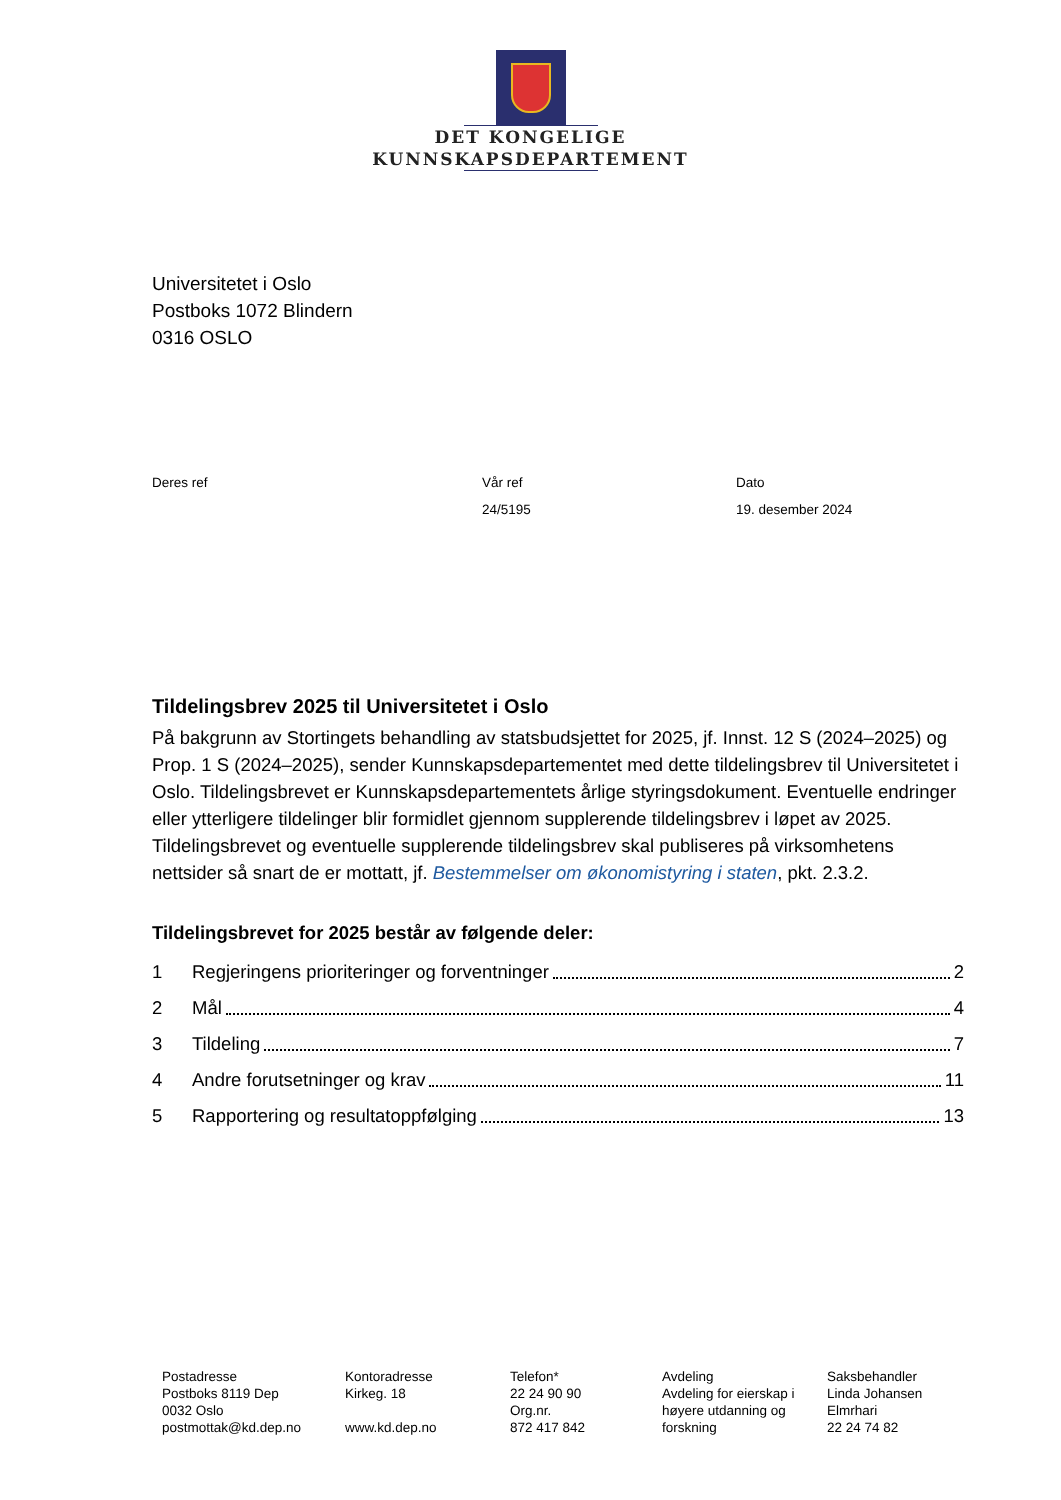DET KONGELIGE
KUNNSKAPSDEPARTEMENT
Universitetet i Oslo
Postboks 1072 Blindern
0316 OSLO
Deres ref Vår ref
24/5195
Dato
19. desember 2024
Tildelingsbrev 2025 til Universitetet i Oslo
På bakgrunn av Stortingets behandling av statsbudsjettet for 2025, jf. Innst. 12 S (2024–2025) og Prop. 1 S (2024–2025), sender Kunnskapsdepartementet med dette tildelingsbrev til Universitetet i Oslo. Tildelingsbrevet er Kunnskapsdepartementets årlige styringsdokument. Eventuelle endringer eller ytterligere tildelinger blir formidlet gjennom supplerende tildelingsbrev i løpet av 2025. Tildelingsbrevet og eventuelle supplerende tildelingsbrev skal publiseres på virksomhetens nettsider så snart de er mottatt, jf. Bestemmelser om økonomistyring i staten, pkt. 2.3.2.
Tildelingsbrevet for 2025 består av følgende deler:
1 Regjeringens prioriteringer og forventninger 2
2 Mål 4
3 Tildeling 7
4 Andre forutsetninger og krav 11
5 Rapportering og resultatoppfølging 13
Postadresse
Postboks 8119 Dep
0032 Oslo
postmottak@kd.dep.no
Kontoradresse
Kirkeg. 18
www.kd.dep.no
Telefon*
22 24 90 90
Org.nr.
872 417 842
Avdeling
Avdeling for eierskap i
høyere utdanning og
forskning
Saksbehandler
Linda Johansen
Elmrhari
22 24 74 82